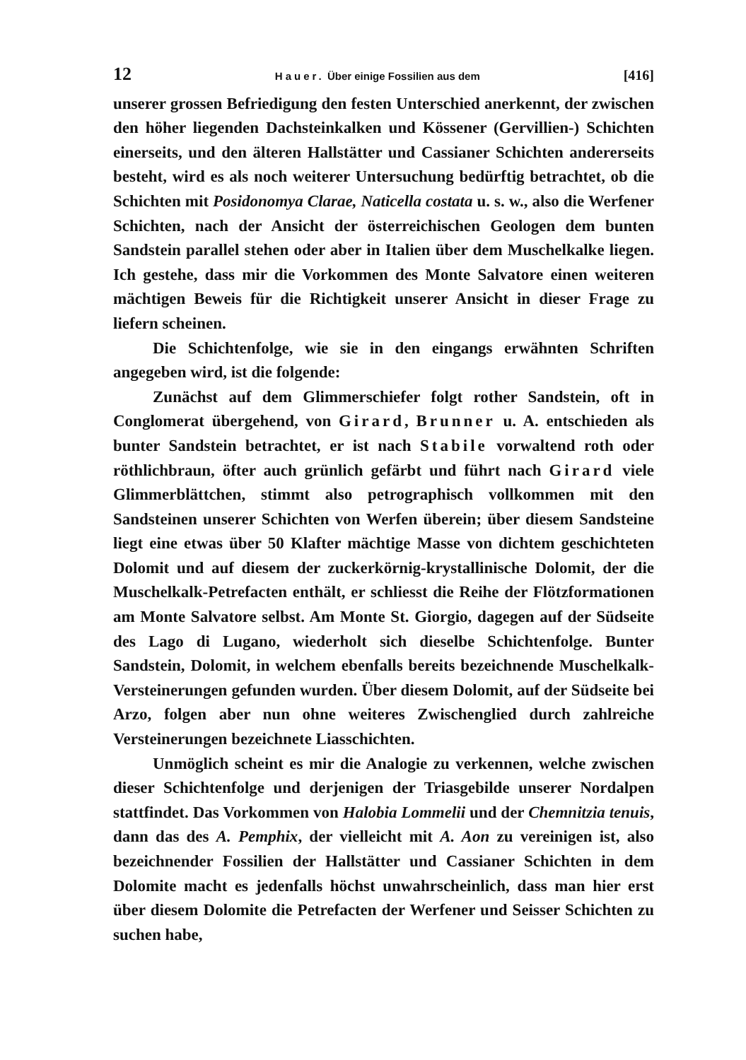12 Hauer. Über einige Fossilien aus dem [416]
unserer grossen Befriedigung den festen Unterschied anerkennt, der zwischen den höher liegenden Dachsteinkalken und Kössener (Gervillien-) Schichten einerseits, und den älteren Hallstätter und Cassianer Schichten andererseits besteht, wird es als noch weiterer Untersuchung bedürftig betrachtet, ob die Schichten mit Posidonomya Clarae, Naticella costata u. s. w., also die Werfener Schichten, nach der Ansicht der österreichischen Geologen dem bunten Sandstein parallel stehen oder aber in Italien über dem Muschelkalke liegen. Ich gestehe, dass mir die Vorkommen des Monte Salvatore einen weiteren mächtigen Beweis für die Richtigkeit unserer Ansicht in dieser Frage zu liefern scheinen.
Die Schichtenfolge, wie sie in den eingangs erwähnten Schriften angegeben wird, ist die folgende:
Zunächst auf dem Glimmerschiefer folgt rother Sandstein, oft in Conglomerat übergehend, von Girard, Brunner u. A. entschieden als bunter Sandstein betrachtet, er ist nach Stabile vorwaltend roth oder röthlichbraun, öfter auch grünlich gefärbt und führt nach Girard viele Glimmerblättchen, stimmt also petrographisch vollkommen mit den Sandsteinen unserer Schichten von Werfen überein; über diesem Sandsteine liegt eine etwas über 50 Klafter mächtige Masse von dichtem geschichteten Dolomit und auf diesem der zuckerkörnig-krystallinische Dolomit, der die Muschelkalk-Petrefacten enthält, er schliesst die Reihe der Flötzformationen am Monte Salvatore selbst. Am Monte St. Giorgio, dagegen auf der Südseite des Lago di Lugano, wiederholt sich dieselbe Schichtenfolge. Bunter Sandstein, Dolomit, in welchem ebenfalls bereits bezeichnende Muschelkalk-Versteinerungen gefunden wurden. Über diesem Dolomit, auf der Südseite bei Arzo, folgen aber nun ohne weiteres Zwischenglied durch zahlreiche Versteinerungen bezeichnete Liasschichten.
Unmöglich scheint es mir die Analogie zu verkennen, welche zwischen dieser Schichtenfolge und derjenigen der Triasgebilde unserer Nordalpen stattfindet. Das Vorkommen von Halobia Lommelii und der Chemnitzia tenuis, dann das des A. Pemphix, der vielleicht mit A. Aon zu vereinigen ist, also bezeichnender Fossilien der Hallstätter und Cassianer Schichten in dem Dolomite macht es jedenfalls höchst unwahrscheinlich, dass man hier erst über diesem Dolomite die Petrefacten der Werfener und Seisser Schichten zu suchen habe,